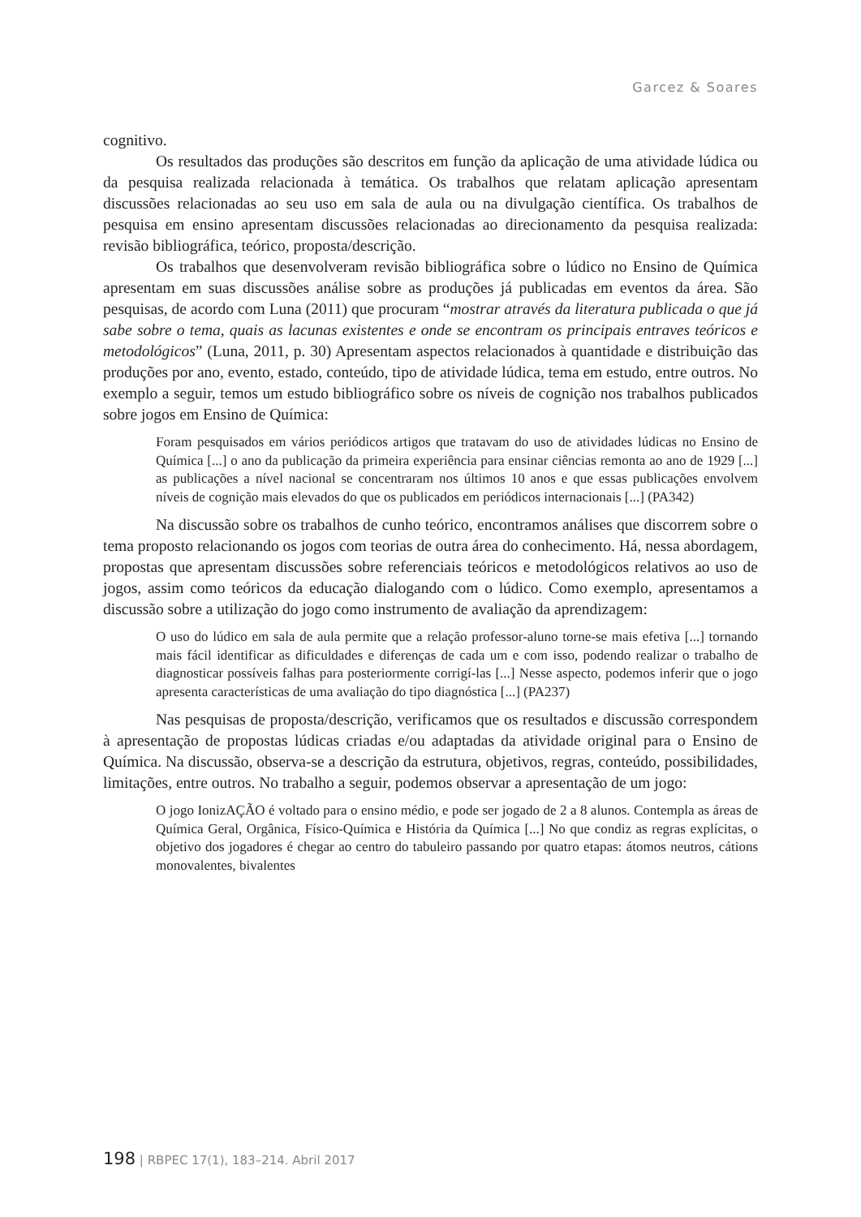Garcez & Soares
cognitivo.
Os resultados das produções são descritos em função da aplicação de uma atividade lúdica ou da pesquisa realizada relacionada à temática. Os trabalhos que relatam aplicação apresentam discussões relacionadas ao seu uso em sala de aula ou na divulgação científica. Os trabalhos de pesquisa em ensino apresentam discussões relacionadas ao direcionamento da pesquisa realizada: revisão bibliográfica, teórico, proposta/descrição.
Os trabalhos que desenvolveram revisão bibliográfica sobre o lúdico no Ensino de Química apresentam em suas discussões análise sobre as produções já publicadas em eventos da área. São pesquisas, de acordo com Luna (2011) que procuram “mostrar através da literatura publicada o que já sabe sobre o tema, quais as lacunas existentes e onde se encontram os principais entraves teóricos e metodológicos” (Luna, 2011, p. 30) Apresentam aspectos relacionados à quantidade e distribuição das produções por ano, evento, estado, conteúdo, tipo de atividade lúdica, tema em estudo, entre outros. No exemplo a seguir, temos um estudo bibliográfico sobre os níveis de cognição nos trabalhos publicados sobre jogos em Ensino de Química:
Foram pesquisados em vários periódicos artigos que tratavam do uso de atividades lúdicas no Ensino de Química [...] o ano da publicação da primeira experiência para ensinar ciências remonta ao ano de 1929 [...] as publicações a nível nacional se concentraram nos últimos 10 anos e que essas publicações envolvem níveis de cognição mais elevados do que os publicados em periódicos internacionais [...] (PA342)
Na discussão sobre os trabalhos de cunho teórico, encontramos análises que discorrem sobre o tema proposto relacionando os jogos com teorias de outra área do conhecimento. Há, nessa abordagem, propostas que apresentam discussões sobre referenciais teóricos e metodológicos relativos ao uso de jogos, assim como teóricos da educação dialogando com o lúdico. Como exemplo, apresentamos a discussão sobre a utilização do jogo como instrumento de avaliação da aprendizagem:
O uso do lúdico em sala de aula permite que a relação professor-aluno torne-se mais efetiva [...] tornando mais fácil identificar as dificuldades e diferenças de cada um e com isso, podendo realizar o trabalho de diagnosticar possíveis falhas para posteriormente corrigí-las [...] Nesse aspecto, podemos inferir que o jogo apresenta características de uma avaliação do tipo diagnóstica [...] (PA237)
Nas pesquisas de proposta/descrição, verificamos que os resultados e discussão correspondem à apresentação de propostas lúdicas criadas e/ou adaptadas da atividade original para o Ensino de Química. Na discussão, observa-se a descrição da estrutura, objetivos, regras, conteúdo, possibilidades, limitações, entre outros. No trabalho a seguir, podemos observar a apresentação de um jogo:
O jogo IonizAÇÃO é voltado para o ensino médio, e pode ser jogado de 2 a 8 alunos. Contempla as áreas de Química Geral, Orgânica, Físico-Química e História da Química [...] No que condiz as regras explícitas, o objetivo dos jogadores é chegar ao centro do tabuleiro passando por quatro etapas: átomos neutros, cátions monovalentes, bivalentes
198 | RBPEC 17(1), 183–214. Abril 2017